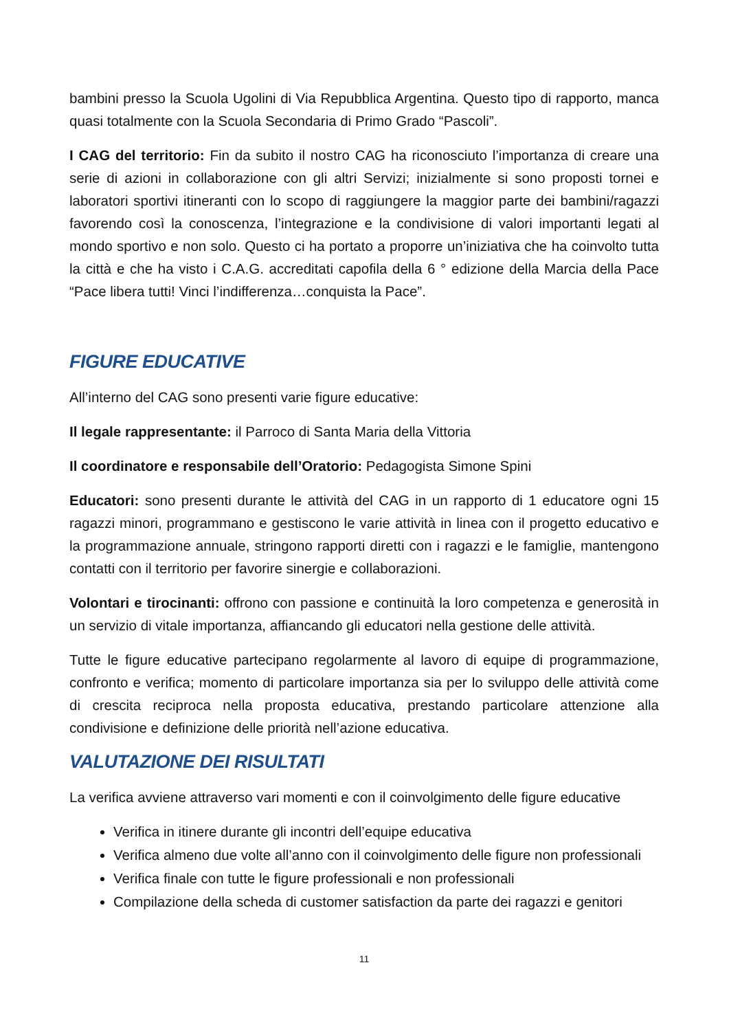bambini presso la Scuola Ugolini di Via Repubblica Argentina. Questo tipo di rapporto, manca quasi totalmente con la Scuola Secondaria di Primo Grado “Pascoli”.
I CAG del territorio: Fin da subito il nostro CAG ha riconosciuto l’importanza di creare una serie di azioni in collaborazione con gli altri Servizi; inizialmente si sono proposti tornei e laboratori sportivi itineranti con lo scopo di raggiungere la maggior parte dei bambini/ragazzi favorendo così la conoscenza, l’integrazione e la condivisione di valori importanti legati al mondo sportivo e non solo. Questo ci ha portato a proporre un’iniziativa che ha coinvolto tutta la città e che ha visto i C.A.G. accreditati capofila della 6 ° edizione della Marcia della Pace “Pace libera tutti! Vinci l’indifferenza…conquista la Pace”.
FIGURE EDUCATIVE
All’interno del CAG sono presenti varie figure educative:
Il legale rappresentante: il Parroco di Santa Maria della Vittoria
Il coordinatore e responsabile dell’Oratorio: Pedagogista Simone Spini
Educatori: sono presenti durante le attività del CAG in un rapporto di 1 educatore ogni 15 ragazzi minori, programmano e gestiscono le varie attività in linea con il progetto educativo e la programmazione annuale, stringono rapporti diretti con i ragazzi e le famiglie, mantengono contatti con il territorio per favorire sinergie e collaborazioni.
Volontari e tirocinanti: offrono con passione e continuità la loro competenza e generosità in un servizio di vitale importanza, affiancando gli educatori nella gestione delle attività.
Tutte le figure educative partecipano regolarmente al lavoro di equipe di programmazione, confronto e verifica; momento di particolare importanza sia per lo sviluppo delle attività come di crescita reciproca nella proposta educativa, prestando particolare attenzione alla condivisione e definizione delle priorità nell’azione educativa.
VALUTAZIONE DEI RISULTATI
La verifica avviene attraverso vari momenti e con il coinvolgimento delle figure educative
Verifica in itinere durante gli incontri dell’equipe educativa
Verifica almeno due volte all’anno con il coinvolgimento delle figure non professionali
Verifica finale con tutte le figure professionali e non professionali
Compilazione della scheda di customer satisfaction da parte dei ragazzi e genitori
11